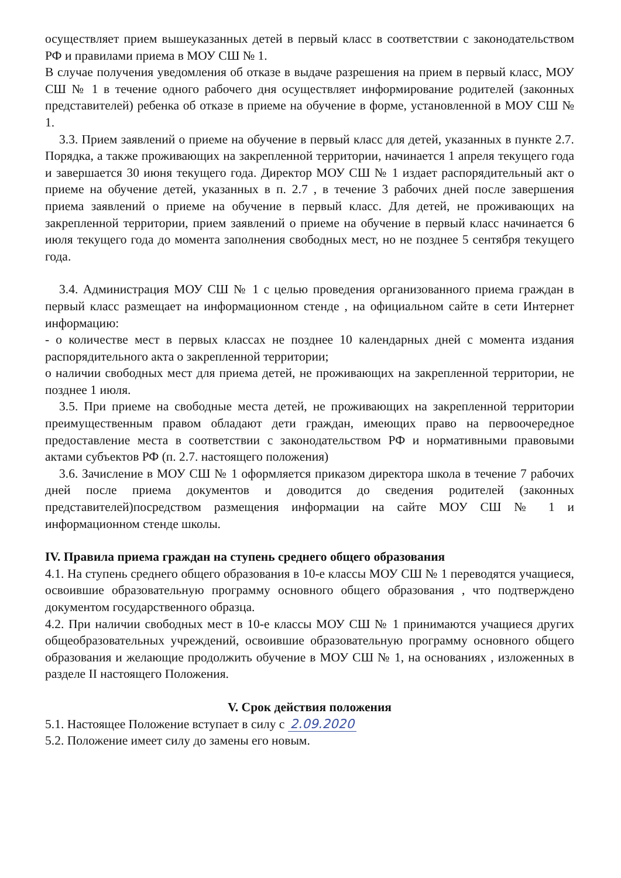осуществляет прием вышеуказанных детей в первый класс в соответствии с законодательством РФ и правилами приема в МОУ СШ № 1.
В случае получения уведомления об отказе в выдаче разрешения на прием в первый класс, МОУ СШ № 1 в течение одного рабочего дня осуществляет информирование родителей (законных представителей) ребенка об отказе в приеме на обучение в форме, установленной в МОУ СШ № 1.
3.3. Прием заявлений о приеме на обучение в первый класс для детей, указанных в пункте 2.7. Порядка, а также проживающих на закрепленной территории, начинается 1 апреля текущего года и завершается 30 июня текущего года. Директор МОУ СШ № 1 издает распорядительный акт о приеме на обучение детей, указанных в п. 2.7 , в течение 3 рабочих дней после завершения приема заявлений о приеме на обучение в первый класс. Для детей, не проживающих на закрепленной территории, прием заявлений о приеме на обучение в первый класс начинается 6 июля текущего года до момента заполнения свободных мест, но не позднее 5 сентября текущего года.
3.4. Администрация МОУ СШ № 1 с целью проведения организованного приема граждан в первый класс размещает на информационном стенде , на официальном сайте в сети Интернет информацию:
- о количестве мест в первых классах не позднее 10 календарных дней с момента издания распорядительного акта о закрепленной территории;
о наличии свободных мест для приема детей, не проживающих на закрепленной территории, не позднее 1 июля.
3.5. При приеме на свободные места детей, не проживающих на закрепленной территории преимущественным правом обладают дети граждан, имеющих право на первоочередное предоставление места в соответствии с законодательством РФ и нормативными правовыми актами субъектов РФ (п. 2.7. настоящего положения)
3.6. Зачисление в МОУ СШ № 1 оформляется приказом директора школа в течение 7 рабочих дней после приема документов и доводится до сведения родителей (законных представителей)посредством размещения информации на сайте МОУ СШ № 1 и информационном стенде школы.
IV. Правила приема граждан на ступень среднего общего образования
4.1. На ступень среднего общего образования в 10-е классы МОУ СШ № 1 переводятся учащиеся, освоившие образовательную программу основного общего образования , что подтверждено документом государственного образца.
4.2. При наличии свободных мест в 10-е классы МОУ СШ № 1 принимаются учащиеся других общеобразовательных учреждений, освоившие образовательную программу основного общего образования и желающие продолжить обучение в МОУ СШ № 1, на основаниях , изложенных в разделе II настоящего Положения.
V. Срок действия положения
5.1. Настоящее Положение вступает в силу с 2.09.2020
5.2. Положение имеет силу до замены его новым.